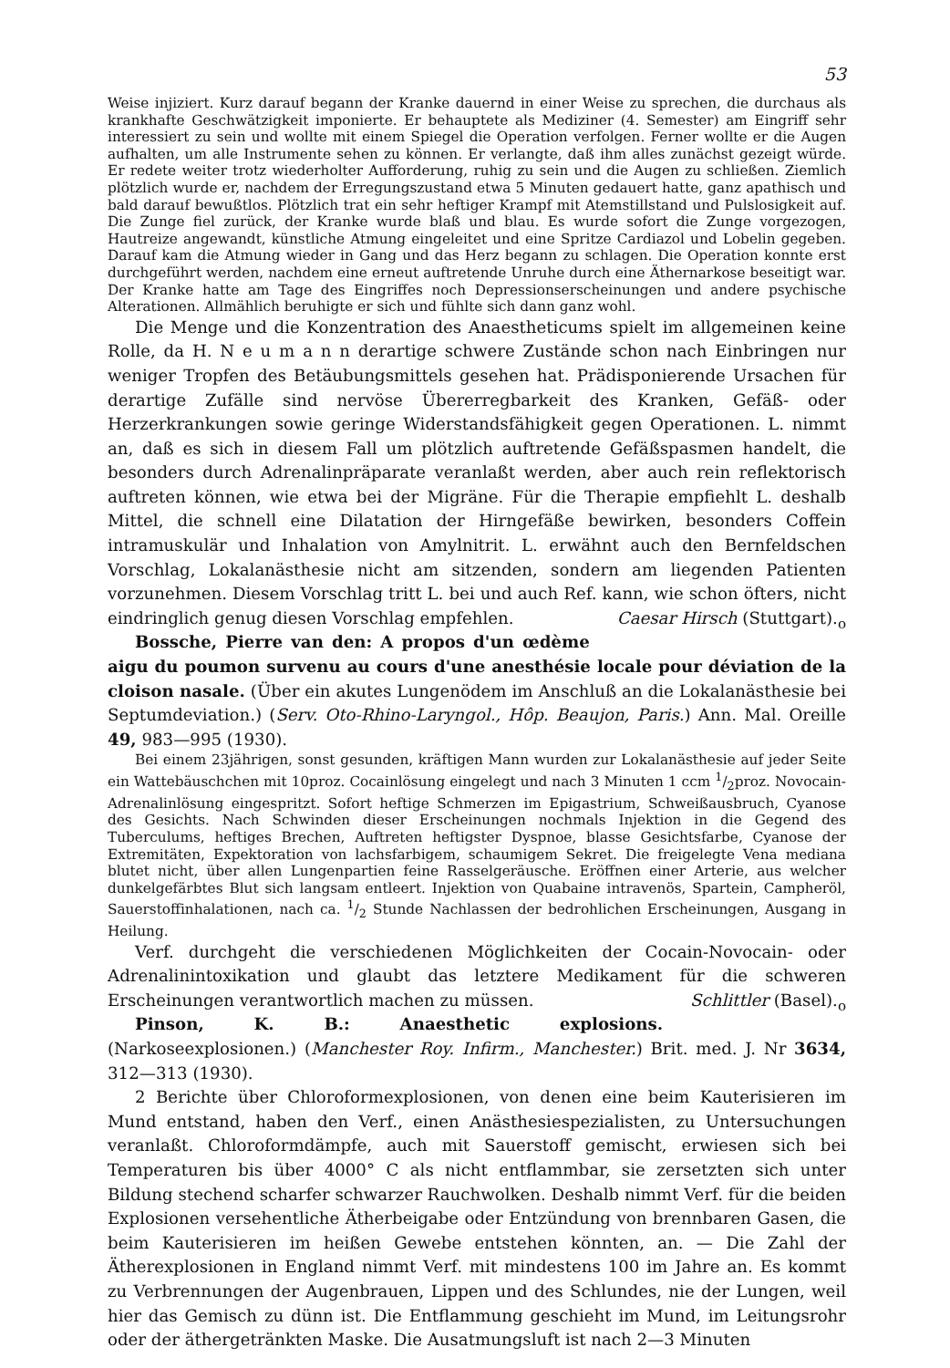53
Weise injiziert. Kurz darauf begann der Kranke dauernd in einer Weise zu sprechen, die durchaus als krankhafte Geschwätzigkeit imponierte. Er behauptete als Mediziner (4. Semester) am Eingriff sehr interessiert zu sein und wollte mit einem Spiegel die Operation verfolgen. Ferner wollte er die Augen aufhalten, um alle Instrumente sehen zu können. Er verlangte, daß ihm alles zunächst gezeigt würde. Er redete weiter trotz wiederholter Aufforderung, ruhig zu sein und die Augen zu schließen. Ziemlich plötzlich wurde er, nachdem der Erregungszustand etwa 5 Minuten gedauert hatte, ganz apathisch und bald darauf bewußtlos. Plötzlich trat ein sehr heftiger Krampf mit Atemstillstand und Pulslosigkeit auf. Die Zunge fiel zurück, der Kranke wurde blaß und blau. Es wurde sofort die Zunge vorgezogen, Hautreize angewandt, künstliche Atmung eingeleitet und eine Spritze Cardiazol und Lobelin gegeben. Darauf kam die Atmung wieder in Gang und das Herz begann zu schlagen. Die Operation konnte erst durchgeführt werden, nachdem eine erneut auftretende Unruhe durch eine Äthernarkose beseitigt war. Der Kranke hatte am Tage des Eingriffes noch Depressionserscheinungen und andere psychische Alterationen. Allmählich beruhigte er sich und fühlte sich dann ganz wohl.
Die Menge und die Konzentration des Anaestheticums spielt im allgemeinen keine Rolle, da H. N e u m a n n derartige schwere Zustände schon nach Einbringen nur weniger Tropfen des Betäubungsmittels gesehen hat. Prädisponierende Ursachen für derartige Zufälle sind nervöse Übererregbarkeit des Kranken, Gefäß- oder Herzerkrankungen sowie geringe Widerstandsfähigkeit gegen Operationen. L. nimmt an, daß es sich in diesem Fall um plötzlich auftretende Gefäßspasmen handelt, die besonders durch Adrenalinpräparate veranlaßt werden, aber auch rein reflektorisch auftreten können, wie etwa bei der Migräne. Für die Therapie empfiehlt L. deshalb Mittel, die schnell eine Dilatation der Hirngefäße bewirken, besonders Coffein intramuskulär und Inhalation von Amylnitrit. L. erwähnt auch den Bernfeldschen Vorschlag, Lokalanästhesie nicht am sitzenden, sondern am liegenden Patienten vorzunehmen. Diesem Vorschlag tritt L. bei und auch Ref. kann, wie schon öfters, nicht eindringlich genug diesen Vorschlag empfehlen. Caesar Hirsch (Stuttgart).<sub>o</sub>
Bossche, Pierre van den: A propos d'un œdème aigu du poumon survenu au cours d'une anesthésie locale pour déviation de la cloison nasale. (Über ein akutes Lungenödem im Anschluß an die Lokalanästhesie bei Septumdeviation.) (Serv. Oto-Rhino-Laryngol., Hôp. Beaujon, Paris.) Ann. Mal. Oreille 49, 983—995 (1930).
Bei einem 23jährigen, sonst gesunden, kräftigen Mann wurden zur Lokalanästhesie auf jeder Seite ein Wattebäuschchen mit 10proz. Cocainlösung eingelegt und nach 3 Minuten 1 ccm 1/2proz. Novocain-Adrenalinlösung eingespritzt. Sofort heftige Schmerzen im Epigastrium, Schweißausbruch, Cyanose des Gesichts. Nach Schwinden dieser Erscheinungen nochmals Injektion in die Gegend des Tuberculums, heftiges Brechen, Auftreten heftigster Dyspnoe, blasse Gesichtsfarbe, Cyanose der Extremitäten, Expektoration von lachsfarbigem, schaumigem Sekret. Die freigelegte Vena mediana blutet nicht, über allen Lungenpartien feine Rasselgeräusche. Eröffnen einer Arterie, aus welcher dunkelgefärbtes Blut sich langsam entleert. Injektion von Quabaine intravenös, Spartein, Campheröl, Sauerstoffinhalationen, nach ca. 1/2 Stunde Nachlassen der bedrohlichen Erscheinungen, Ausgang in Heilung.
Verf. durchgeht die verschiedenen Möglichkeiten der Cocain-Novocain- oder Adrenalinintoxikation und glaubt das letztere Medikament für die schweren Erscheinungen verantwortlich machen zu müssen. Schlittler (Basel).<sub>o</sub>
Pinson, K. B.: Anaesthetic explosions. (Narkoseexplosionen.) (Manchester Roy. Infirm., Manchester.) Brit. med. J. Nr 3634, 312—313 (1930).
2 Berichte über Chloroformexplosionen, von denen eine beim Kauterisieren im Mund entstand, haben den Verf., einen Anästhesiespezialisten, zu Untersuchungen veranlaßt. Chloroformdämpfe, auch mit Sauerstoff gemischt, erwiesen sich bei Temperaturen bis über 4000° C als nicht entflammbar, sie zersetzten sich unter Bildung stechend scharfer schwarzer Rauchwolken. Deshalb nimmt Verf. für die beiden Explosionen versehentliche Ätherbeigabe oder Entzündung von brennbaren Gasen, die beim Kauterisieren im heißen Gewebe entstehen könnten, an. — Die Zahl der Ätherexplosionen in England nimmt Verf. mit mindestens 100 im Jahre an. Es kommt zu Verbrennungen der Augenbrauen, Lippen und des Schlundes, nie der Lungen, weil hier das Gemisch zu dünn ist. Die Entflammung geschieht im Mund, im Leitungsrohr oder der äthergetränkten Maske. Die Ausatmungsluft ist nach 2—3 Minuten